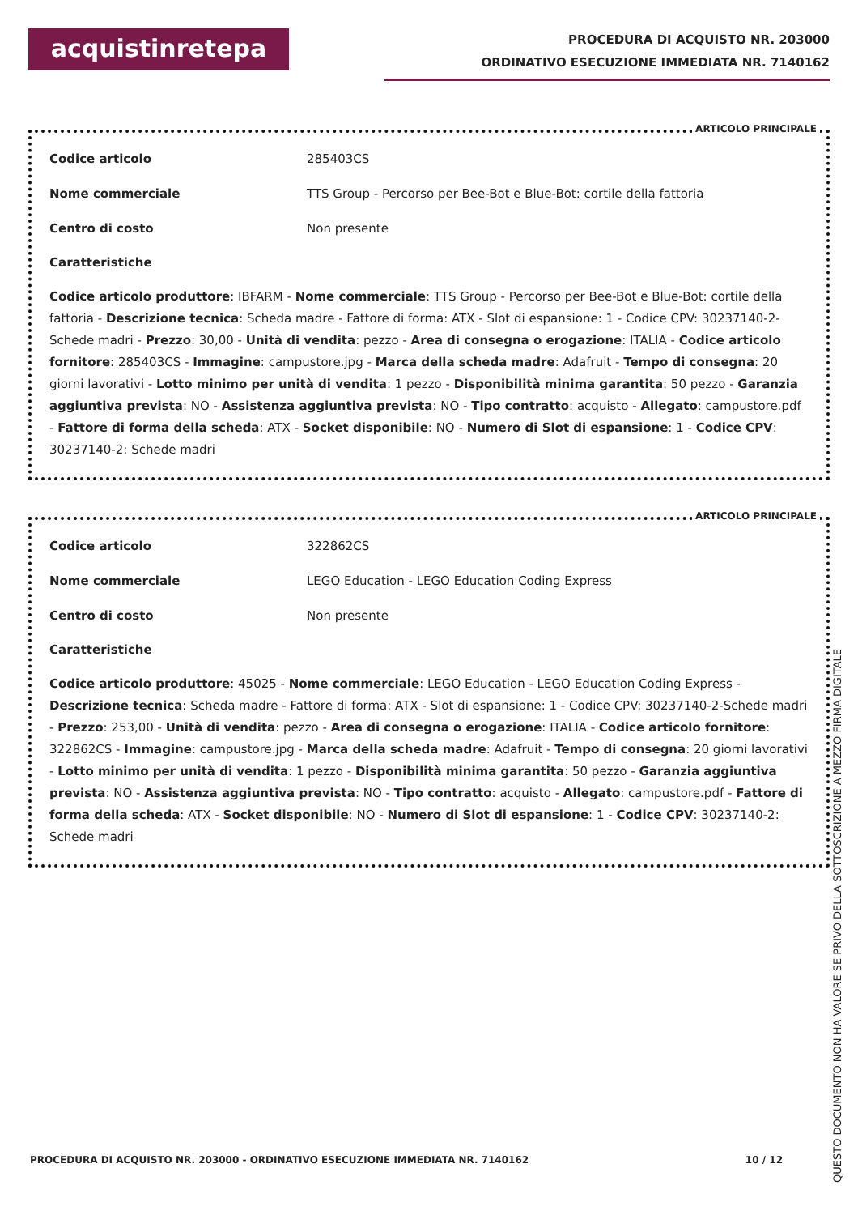acquistinretepa
PROCEDURA DI ACQUISTO NR. 203000
ORDINATIVO ESECUZIONE IMMEDIATA NR. 7140162
ARTICOLO PRINCIPALE
| Codice articolo | 285403CS |
| Nome commerciale | TTS Group - Percorso per Bee-Bot e Blue-Bot: cortile della fattoria |
| Centro di costo | Non presente |
Caratteristiche
Codice articolo produttore: IBFARM - Nome commerciale: TTS Group - Percorso per Bee-Bot e Blue-Bot: cortile della fattoria - Descrizione tecnica: Scheda madre - Fattore di forma: ATX - Slot di espansione: 1 - Codice CPV: 30237140-2-Schede madri - Prezzo: 30,00 - Unità di vendita: pezzo - Area di consegna o erogazione: ITALIA - Codice articolo fornitore: 285403CS - Immagine: campustore.jpg - Marca della scheda madre: Adafruit - Tempo di consegna: 20 giorni lavorativi - Lotto minimo per unità di vendita: 1 pezzo - Disponibilità minima garantita: 50 pezzo - Garanzia aggiuntiva prevista: NO - Assistenza aggiuntiva prevista: NO - Tipo contratto: acquisto - Allegato: campustore.pdf - Fattore di forma della scheda: ATX - Socket disponibile: NO - Numero di Slot di espansione: 1 - Codice CPV: 30237140-2: Schede madri
ARTICOLO PRINCIPALE
| Codice articolo | 322862CS |
| Nome commerciale | LEGO Education - LEGO Education Coding Express |
| Centro di costo | Non presente |
Caratteristiche
Codice articolo produttore: 45025 - Nome commerciale: LEGO Education - LEGO Education Coding Express - Descrizione tecnica: Scheda madre - Fattore di forma: ATX - Slot di espansione: 1 - Codice CPV: 30237140-2-Schede madri - Prezzo: 253,00 - Unità di vendita: pezzo - Area di consegna o erogazione: ITALIA - Codice articolo fornitore: 322862CS - Immagine: campustore.jpg - Marca della scheda madre: Adafruit - Tempo di consegna: 20 giorni lavorativi - Lotto minimo per unità di vendita: 1 pezzo - Disponibilità minima garantita: 50 pezzo - Garanzia aggiuntiva prevista: NO - Assistenza aggiuntiva prevista: NO - Tipo contratto: acquisto - Allegato: campustore.pdf - Fattore di forma della scheda: ATX - Socket disponibile: NO - Numero di Slot di espansione: 1 - Codice CPV: 30237140-2: Schede madri
PROCEDURA DI ACQUISTO NR. 203000 - ORDINATIVO ESECUZIONE IMMEDIATA NR. 7140162 10 / 12
QUESTO DOCUMENTO NON HA VALORE SE PRIVO DELLA SOTTOSCRIZIONE A MEZZO FIRMA DIGITALE